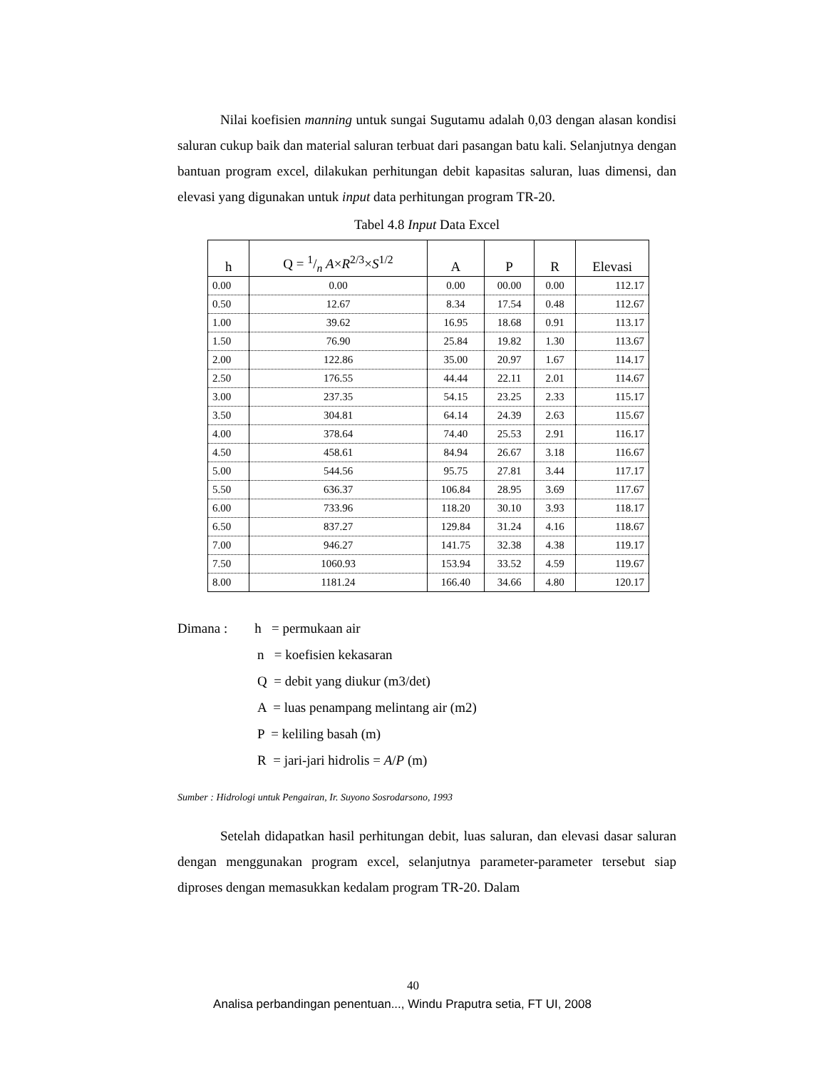Nilai koefisien manning untuk sungai Sugutamu adalah 0,03 dengan alasan kondisi saluran cukup baik dan material saluran terbuat dari pasangan batu kali. Selanjutnya dengan bantuan program excel, dilakukan perhitungan debit kapasitas saluran, luas dimensi, dan elevasi yang digunakan untuk input data perhitungan program TR-20.
Tabel 4.8 Input Data Excel
| h | Q = 1/n A × R<sup>2/3</sup>× S<sup>1/2</sup> | A | P | R | Elevasi |
| --- | --- | --- | --- | --- | --- |
| 0.00 | 0.00 | 0.00 | 00.00 | 0.00 | 112.17 |
| 0.50 | 12.67 | 8.34 | 17.54 | 0.48 | 112.67 |
| 1.00 | 39.62 | 16.95 | 18.68 | 0.91 | 113.17 |
| 1.50 | 76.90 | 25.84 | 19.82 | 1.30 | 113.67 |
| 2.00 | 122.86 | 35.00 | 20.97 | 1.67 | 114.17 |
| 2.50 | 176.55 | 44.44 | 22.11 | 2.01 | 114.67 |
| 3.00 | 237.35 | 54.15 | 23.25 | 2.33 | 115.17 |
| 3.50 | 304.81 | 64.14 | 24.39 | 2.63 | 115.67 |
| 4.00 | 378.64 | 74.40 | 25.53 | 2.91 | 116.17 |
| 4.50 | 458.61 | 84.94 | 26.67 | 3.18 | 116.67 |
| 5.00 | 544.56 | 95.75 | 27.81 | 3.44 | 117.17 |
| 5.50 | 636.37 | 106.84 | 28.95 | 3.69 | 117.67 |
| 6.00 | 733.96 | 118.20 | 30.10 | 3.93 | 118.17 |
| 6.50 | 837.27 | 129.84 | 31.24 | 4.16 | 118.67 |
| 7.00 | 946.27 | 141.75 | 32.38 | 4.38 | 119.17 |
| 7.50 | 1060.93 | 153.94 | 33.52 | 4.59 | 119.67 |
| 8.00 | 1181.24 | 166.40 | 34.66 | 4.80 | 120.17 |
Dimana : h = permukaan air
n = koefisien kekasaran
Q = debit yang diukur (m3/det)
A = luas penampang melintang air (m2)
P = keliling basah (m)
R = jari-jari hidrolis = A/P (m)
Sumber : Hidrologi untuk Pengairan, Ir. Suyono Sosrodarsono, 1993
Setelah didapatkan hasil perhitungan debit, luas saluran, dan elevasi dasar saluran dengan menggunakan program excel, selanjutnya parameter-parameter tersebut siap diproses dengan memasukkan kedalam program TR-20. Dalam
40
Analisa perbandingan penentuan..., Windu Praputra setia, FT UI, 2008